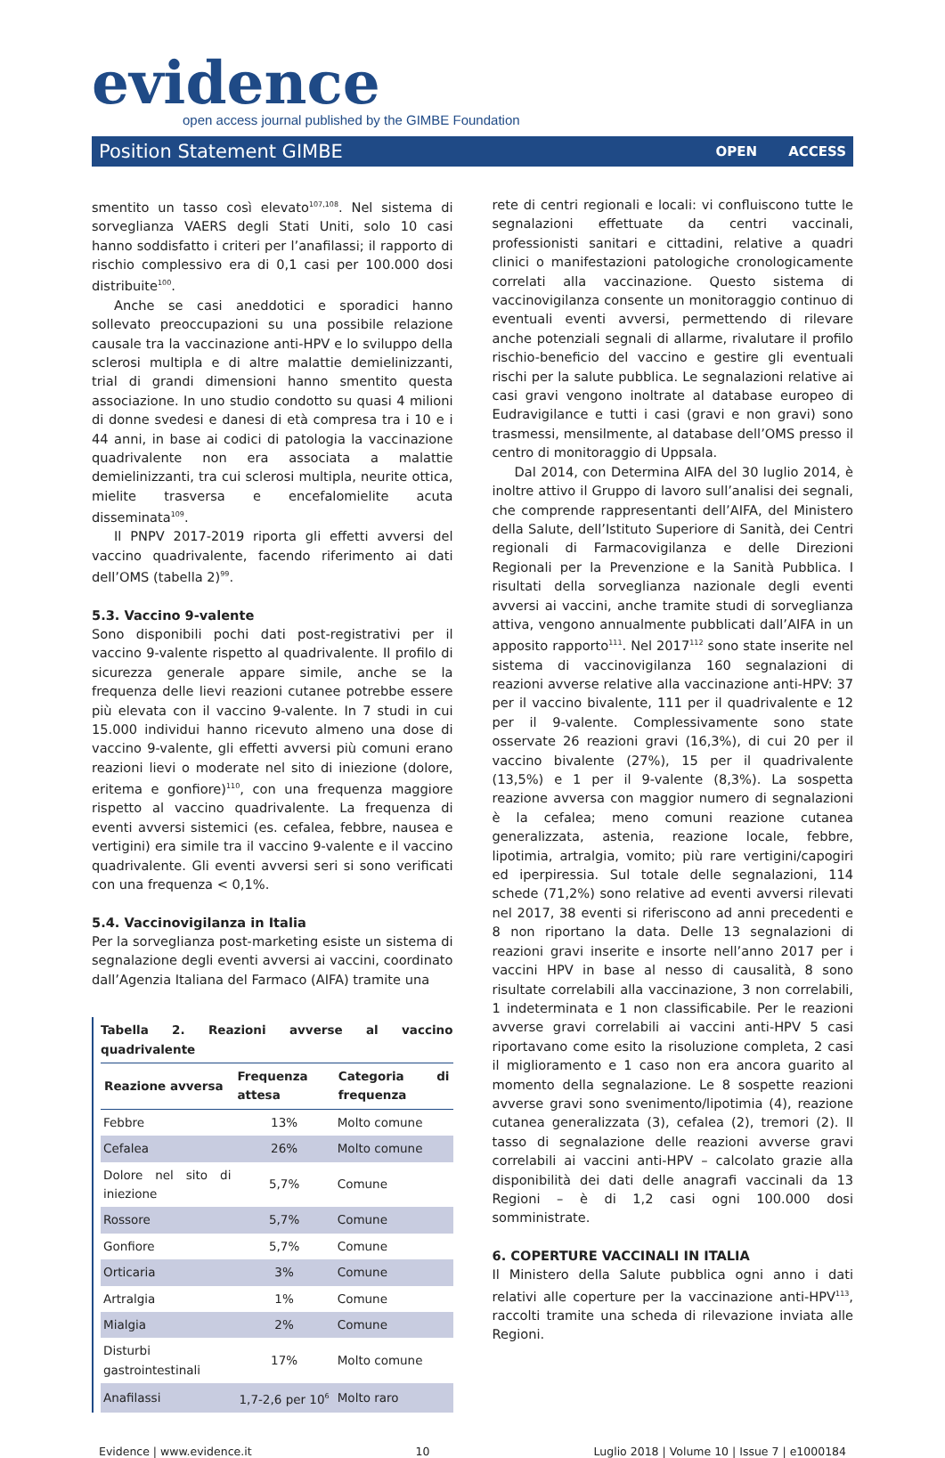evidence
open access journal published by the GIMBE Foundation
Position Statement GIMBE OPEN ACCESS
smentito un tasso così elevato<sup>107,108</sup>. Nel sistema di sorveglianza VAERS degli Stati Uniti, solo 10 casi hanno soddisfatto i criteri per l’anafilassi; il rapporto di rischio complessivo era di 0,1 casi per 100.000 dosi distribuite<sup>100</sup>.
Anche se casi aneddotici e sporadici hanno sollevato preoccupazioni su una possibile relazione causale tra la vaccinazione anti-HPV e lo sviluppo della sclerosi multipla e di altre malattie demielinizzanti, trial di grandi dimensioni hanno smentito questa associazione. In uno studio condotto su quasi 4 milioni di donne svedesi e danesi di età compresa tra i 10 e i 44 anni, in base ai codici di patologia la vaccinazione quadrivalente non era associata a malattie demielinizzanti, tra cui sclerosi multipla, neurite ottica, mielite trasversa e encefalomielite acuta disseminata<sup>109</sup>.
Il PNPV 2017-2019 riporta gli effetti avversi del vaccino quadrivalente, facendo riferimento ai dati dell’OMS (tabella 2)<sup>99</sup>.
5.3. Vaccino 9-valente
Sono disponibili pochi dati post-registrativi per il vaccino 9-valente rispetto al quadrivalente. Il profilo di sicurezza generale appare simile, anche se la frequenza delle lievi reazioni cutanee potrebbe essere più elevata con il vaccino 9-valente. In 7 studi in cui 15.000 individui hanno ricevuto almeno una dose di vaccino 9-valente, gli effetti avversi più comuni erano reazioni lievi o moderate nel sito di iniezione (dolore, eritema e gonfiore)<sup>110</sup>, con una frequenza maggiore rispetto al vaccino quadrivalente. La frequenza di eventi avversi sistemici (es. cefalea, febbre, nausea e vertigini) era simile tra il vaccino 9-valente e il vaccino quadrivalente. Gli eventi avversi seri si sono verificati con una frequenza < 0,1%.
5.4. Vaccinovigilanza in Italia
Per la sorveglianza post-marketing esiste un sistema di segnalazione degli eventi avversi ai vaccini, coordinato dall’Agenzia Italiana del Farmaco (AIFA) tramite una
Tabella 2. Reazioni avverse al vaccino quadrivalente
| Reazione avversa | Frequenza attesa | Categoria di frequenza |
| --- | --- | --- |
| Febbre | 13% | Molto comune |
| Cefalea | 26% | Molto comune |
| Dolore nel sito di iniezione | 5,7% | Comune |
| Rossore | 5,7% | Comune |
| Gonfiore | 5,7% | Comune |
| Orticaria | 3% | Comune |
| Artralgia | 1% | Comune |
| Mialgia | 2% | Comune |
| Disturbi gastrointestinali | 17% | Molto comune |
| Anafilassi | 1,7-2,6 per 10<sup>6</sup> | Molto raro |
rete di centri regionali e locali: vi confluiscono tutte le segnalazioni effettuate da centri vaccinali, professionisti sanitari e cittadini, relative a quadri clinici o manifestazioni patologiche cronologicamente correlati alla vaccinazione. Questo sistema di vaccinovigilanza consente un monitoraggio continuo di eventuali eventi avversi, permettendo di rilevare anche potenziali segnali di allarme, rivalutare il profilo rischio-beneficio del vaccino e gestire gli eventuali rischi per la salute pubblica. Le segnalazioni relative ai casi gravi vengono inoltrate al database europeo di Eudravigilance e tutti i casi (gravi e non gravi) sono trasmessi, mensilmente, al database dell’OMS presso il centro di monitoraggio di Uppsala.
Dal 2014, con Determina AIFA del 30 luglio 2014, è inoltre attivo il Gruppo di lavoro sull’analisi dei segnali, che comprende rappresentanti dell’AIFA, del Ministero della Salute, dell’Istituto Superiore di Sanità, dei Centri regionali di Farmacovigilanza e delle Direzioni Regionali per la Prevenzione e la Sanità Pubblica. I risultati della sorveglianza nazionale degli eventi avversi ai vaccini, anche tramite studi di sorveglianza attiva, vengono annualmente pubblicati dall’AIFA in un apposito rapporto<sup>111</sup>. Nel 2017<sup>112</sup> sono state inserite nel sistema di vaccinovigilanza 160 segnalazioni di reazioni avverse relative alla vaccinazione anti-HPV: 37 per il vaccino bivalente, 111 per il quadrivalente e 12 per il 9-valente. Complessivamente sono state osservate 26 reazioni gravi (16,3%), di cui 20 per il vaccino bivalente (27%), 15 per il quadrivalente (13,5%) e 1 per il 9-valente (8,3%). La sospetta reazione avversa con maggior numero di segnalazioni è la cefalea; meno comuni reazione cutanea generalizzata, astenia, reazione locale, febbre, lipotimia, artralgia, vomito; più rare vertigini/capogiri ed iperpiressia. Sul totale delle segnalazioni, 114 schede (71,2%) sono relative ad eventi avversi rilevati nel 2017, 38 eventi si riferiscono ad anni precedenti e 8 non riportano la data. Delle 13 segnalazioni di reazioni gravi inserite e insorte nell’anno 2017 per i vaccini HPV in base al nesso di causalità, 8 sono risultate correlabili alla vaccinazione, 3 non correlabili, 1 indeterminata e 1 non classificabile. Per le reazioni avverse gravi correlabili ai vaccini anti-HPV 5 casi riportavano come esito la risoluzione completa, 2 casi il miglioramento e 1 caso non era ancora guarito al momento della segnalazione. Le 8 sospette reazioni avverse gravi sono svenimento/lipotimia (4), reazione cutanea generalizzata (3), cefalea (2), tremori (2). Il tasso di segnalazione delle reazioni avverse gravi correlabili ai vaccini anti-HPV – calcolato grazie alla disponibilità dei dati delle anagrafi vaccinali da 13 Regioni – è di 1,2 casi ogni 100.000 dosi somministrate.
6. COPERTURE VACCINALI IN ITALIA
Il Ministero della Salute pubblica ogni anno i dati relativi alle coperture per la vaccinazione anti-HPV<sup>113</sup>, raccolti tramite una scheda di rilevazione inviata alle Regioni.
Evidence | www.evidence.it 10 Luglio 2018 | Volume 10 | Issue 7 | e1000184